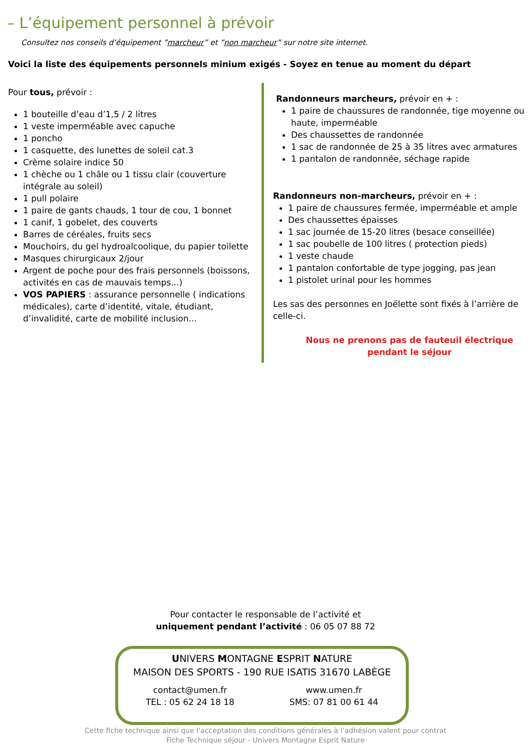– L’équipement personnel à prévoir
Consultez nos conseils d’équipement ”marcheur” et ”non marcheur” sur notre site internet.
Voici la liste des équipements personnels minium exigés - Soyez en tenue au moment du départ
Pour tous, prévoir :
1 bouteille d’eau d’1,5 / 2 litres
1 veste imperméable avec capuche
1 poncho
1 casquette, des lunettes de soleil cat.3
Crème solaire indice 50
1 chèche ou 1 châle ou 1 tissu clair (couverture intégrale au soleil)
1 pull polaire
1 paire de gants chauds, 1 tour de cou, 1 bonnet
1 canif, 1 gobelet, des couverts
Barres de céréales, fruits secs
Mouchoirs, du gel hydroalcoolique, du papier toilette
Masques chirurgicaux 2/jour
Argent de poche pour des frais personnels (boissons, activités en cas de mauvais temps...)
VOS PAPIERS : assurance personnelle ( indications médicales), carte d’identité, vitale, étudiant, d’invalidité, carte de mobilité inclusion...
Randonneurs marcheurs, prévoir en + :
1 paire de chaussures de randonnée, tige moyenne ou haute, imperméable
Des chaussettes de randonnée
1 sac de randonnée de 25 à 35 litres avec armatures
1 pantalon de randonnée, séchage rapide
Randonneurs non-marcheurs, prévoir en + :
1 paire de chaussures fermée, imperméable et ample
Des chaussettes épaisses
1 sac journée de 15-20 litres (besace conseillée)
1 sac poubelle de 100 litres ( protection pieds)
1 veste chaude
1 pantalon confortable de type jogging, pas jean
1 pistolet urinal pour les hommes
Les sas des personnes en Joëlette sont fixés à l’arrière de celle-ci.
Nous ne prenons pas de fauteuil électrique
pendant le séjour
Pour contacter le responsable de l’activité et
uniquement pendant l’activité : 06 05 07 88 72
UNIVERS MONTAGNE ESPRIT NATURE
MAISON DES SPORTS - 190 RUE ISATIS 31670 LABÈGE
contact@umen.fr
TEL : 05 62 24 18 18
www.umen.fr
SMS: 07 81 00 61 44
Cette fiche technique ainsi que l’acceptation des conditions générales à l’adhésion valent pour contrat
Fiche Technique séjour - Univers Montagne Esprit Nature